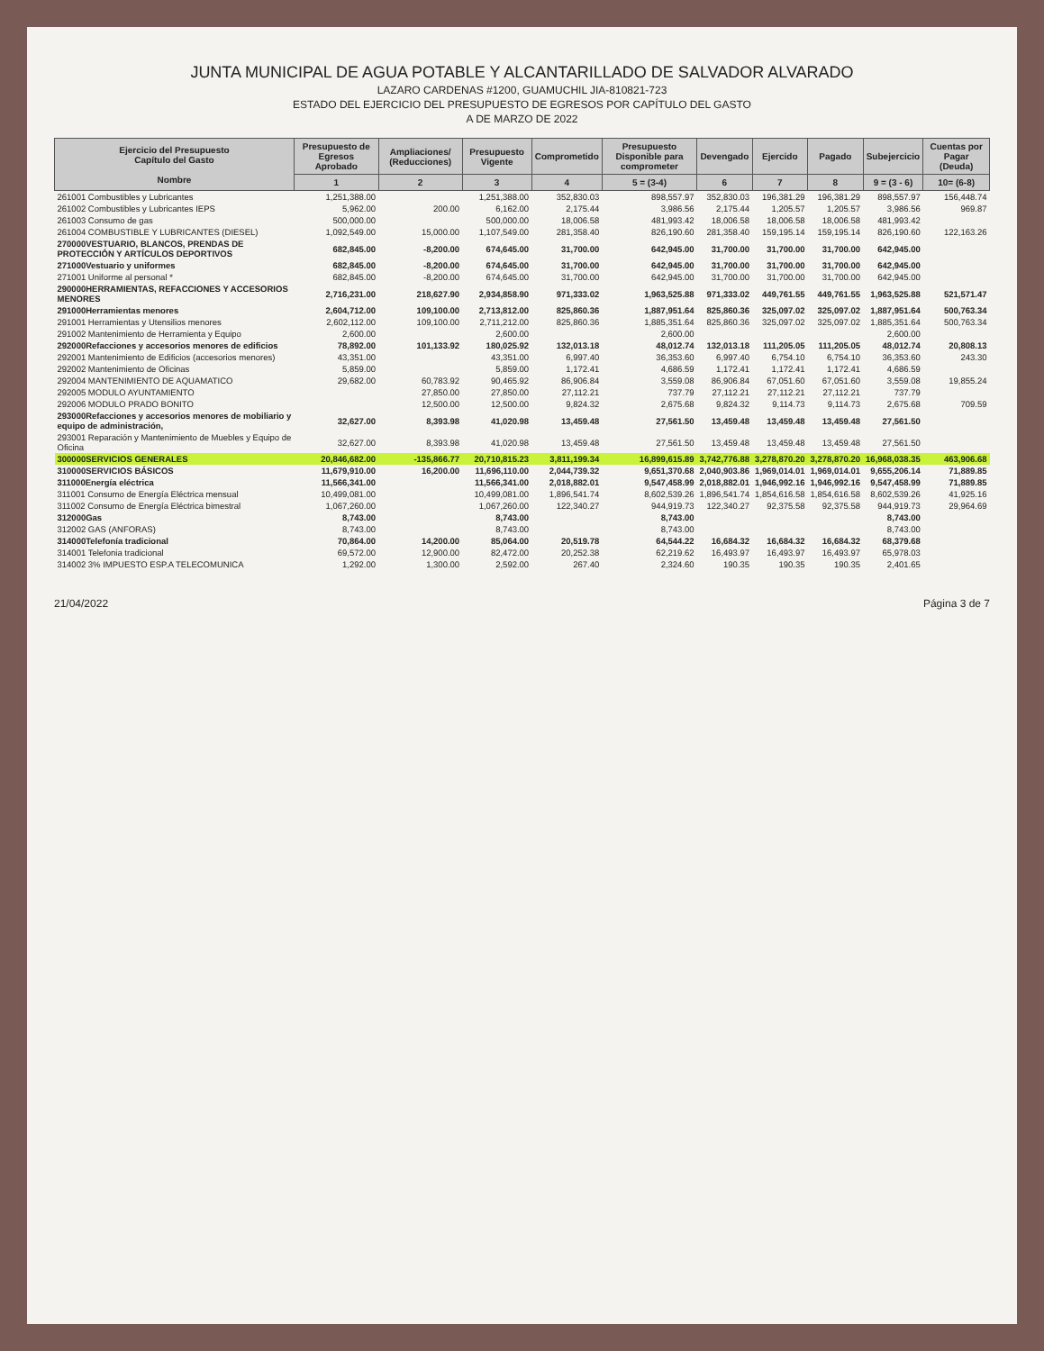JUNTA MUNICIPAL DE AGUA POTABLE Y ALCANTARILLADO DE SALVADOR ALVARADO
LAZARO CARDENAS #1200, GUAMUCHIL JIA-810821-723
ESTADO DEL EJERCICIO DEL PRESUPUESTO DE EGRESOS POR CAPÍTULO DEL GASTO
A DE MARZO DE 2022
| Ejercicio del Presupuesto Capítulo del Gasto Nombre | Presupuesto de Egresos Aprobado | Ampliaciones/ (Reducciones) | Presupuesto Vigente | Comprometido | Presupuesto Disponible para comprometer | Devengado | Ejercido | Pagado | Subejercicio | Cuentas por Pagar (Deuda) |
| --- | --- | --- | --- | --- | --- | --- | --- | --- | --- | --- |
| | 1 | 2 | 3 | 4 | 5 = (3-4) | 6 | 7 | 8 | 9 = (3 - 6) | 10= (6-8) |
| 261001 Combustibles y Lubricantes | 1,251,388.00 | | 1,251,388.00 | 352,830.03 | 898,557.97 | 352,830.03 | 196,381.29 | 196,381.29 | 898,557.97 | 156,448.74 |
| 261002 Combustibles y Lubricantes IEPS | 5,962.00 | 200.00 | 6,162.00 | 2,175.44 | 3,986.56 | 2,175.44 | 1,205.57 | 1,205.57 | 3,986.56 | 969.87 |
| 261003 Consumo de gas | 500,000.00 | | 500,000.00 | 18,006.58 | 481,993.42 | 18,006.58 | 18,006.58 | 18,006.58 | 481,993.42 | |
| 261004 COMBUSTIBLE Y LUBRICANTES (DIESEL) | 1,092,549.00 | 15,000.00 | 1,107,549.00 | 281,358.40 | 826,190.60 | 281,358.40 | 159,195.14 | 159,195.14 | 826,190.60 | 122,163.26 |
| 270000VESTUARIO, BLANCOS, PRENDAS DE PROTECCIÓN Y ARTÍCULOS DEPORTIVOS | 682,845.00 | -8,200.00 | 674,645.00 | 31,700.00 | 642,945.00 | 31,700.00 | 31,700.00 | 31,700.00 | 642,945.00 | |
| 271000Vestuario y uniformes | 682,845.00 | -8,200.00 | 674,645.00 | 31,700.00 | 642,945.00 | 31,700.00 | 31,700.00 | 31,700.00 | 642,945.00 | |
| 271001 Uniforme al personal * | 682,845.00 | -8,200.00 | 674,645.00 | 31,700.00 | 642,945.00 | 31,700.00 | 31,700.00 | 31,700.00 | 642,945.00 | |
| 290000HERRAMIENTAS, REFACCIONES Y ACCESORIOS MENORES | 2,716,231.00 | 218,627.90 | 2,934,858.90 | 971,333.02 | 1,963,525.88 | 971,333.02 | 449,761.55 | 449,761.55 | 1,963,525.88 | 521,571.47 |
| 291000Herramientas menores | 2,604,712.00 | 109,100.00 | 2,713,812.00 | 825,860.36 | 1,887,951.64 | 825,860.36 | 325,097.02 | 325,097.02 | 1,887,951.64 | 500,763.34 |
| 291001 Herramientas y Utensilios menores | 2,602,112.00 | 109,100.00 | 2,711,212.00 | 825,860.36 | 1,885,351.64 | 825,860.36 | 325,097.02 | 325,097.02 | 1,885,351.64 | 500,763.34 |
| 291002 Mantenimiento de Herramienta y Equipo | 2,600.00 | | 2,600.00 | | 2,600.00 | | | | 2,600.00 | |
| 292000Refacciones y accesorios menores de edificios | 78,892.00 | 101,133.92 | 180,025.92 | 132,013.18 | 48,012.74 | 132,013.18 | 111,205.05 | 111,205.05 | 48,012.74 | 20,808.13 |
| 292001 Mantenimiento de Edificios (accesorios menores) | 43,351.00 | | 43,351.00 | 6,997.40 | 36,353.60 | 6,997.40 | 6,754.10 | 6,754.10 | 36,353.60 | 243.30 |
| 292002 Mantenimiento de Oficinas | 5,859.00 | | 5,859.00 | 1,172.41 | 4,686.59 | 1,172.41 | 1,172.41 | 1,172.41 | 4,686.59 | |
| 292004 MANTENIMIENTO DE AQUAMATICO | 29,682.00 | 60,783.92 | 90,465.92 | 86,906.84 | 3,559.08 | 86,906.84 | 67,051.60 | 67,051.60 | 3,559.08 | 19,855.24 |
| 292005 MODULO AYUNTAMIENTO | | 27,850.00 | 27,850.00 | 27,112.21 | 737.79 | 27,112.21 | 27,112.21 | 27,112.21 | 737.79 | |
| 292006 MODULO PRADO BONITO | | 12,500.00 | 12,500.00 | 9,824.32 | 2,675.68 | 9,824.32 | 9,114.73 | 9,114.73 | 2,675.68 | 709.59 |
| 293000Refacciones y accesorios menores de mobiliario y equipo de administración, | 32,627.00 | 8,393.98 | 41,020.98 | 13,459.48 | 27,561.50 | 13,459.48 | 13,459.48 | 13,459.48 | 27,561.50 | |
| 293001 Reparación y Mantenimiento de Muebles y Equipo de Oficina | 32,627.00 | 8,393.98 | 41,020.98 | 13,459.48 | 27,561.50 | 13,459.48 | 13,459.48 | 13,459.48 | 27,561.50 | |
| 300000SERVICIOS GENERALES | 20,846,682.00 | -135,866.77 | 20,710,815.23 | 3,811,199.34 | 16,899,615.89 | 3,742,776.88 | 3,278,870.20 | 3,278,870.20 | 16,968,038.35 | 463,906.68 |
| 310000SERVICIOS BÁSICOS | 11,679,910.00 | 16,200.00 | 11,696,110.00 | 2,044,739.32 | 9,651,370.68 | 2,040,903.86 | 1,969,014.01 | 1,969,014.01 | 9,655,206.14 | 71,889.85 |
| 311000Energía eléctrica | 11,566,341.00 | | 11,566,341.00 | 2,018,882.01 | 9,547,458.99 | 2,018,882.01 | 1,946,992.16 | 1,946,992.16 | 9,547,458.99 | 71,889.85 |
| 311001 Consumo de Energía Eléctrica mensual | 10,499,081.00 | | 10,499,081.00 | 1,896,541.74 | 8,602,539.26 | 1,896,541.74 | 1,854,616.58 | 1,854,616.58 | 8,602,539.26 | 41,925.16 |
| 311002 Consumo de Energía Eléctrica bimestral | 1,067,260.00 | | 1,067,260.00 | 122,340.27 | 944,919.73 | 122,340.27 | 92,375.58 | 92,375.58 | 944,919.73 | 29,964.69 |
| 312000Gas | 8,743.00 | | 8,743.00 | | 8,743.00 | | | | 8,743.00 | |
| 312002 GAS (ANFORAS) | 8,743.00 | | 8,743.00 | | 8,743.00 | | | | 8,743.00 | |
| 314000Telefonía tradicional | 70,864.00 | 14,200.00 | 85,064.00 | 20,519.78 | 64,544.22 | 16,684.32 | 16,684.32 | 16,684.32 | 68,379.68 | |
| 314001 Telefonia tradicional | 69,572.00 | 12,900.00 | 82,472.00 | 20,252.38 | 62,219.62 | 16,493.97 | 16,493.97 | 16,493.97 | 65,978.03 | |
| 314002 3% IMPUESTO ESP.A TELECOMUNICA | 1,292.00 | 1,300.00 | 2,592.00 | 267.40 | 2,324.60 | 190.35 | 190.35 | 190.35 | 2,401.65 | |
21/04/2022 Página 3 de 7